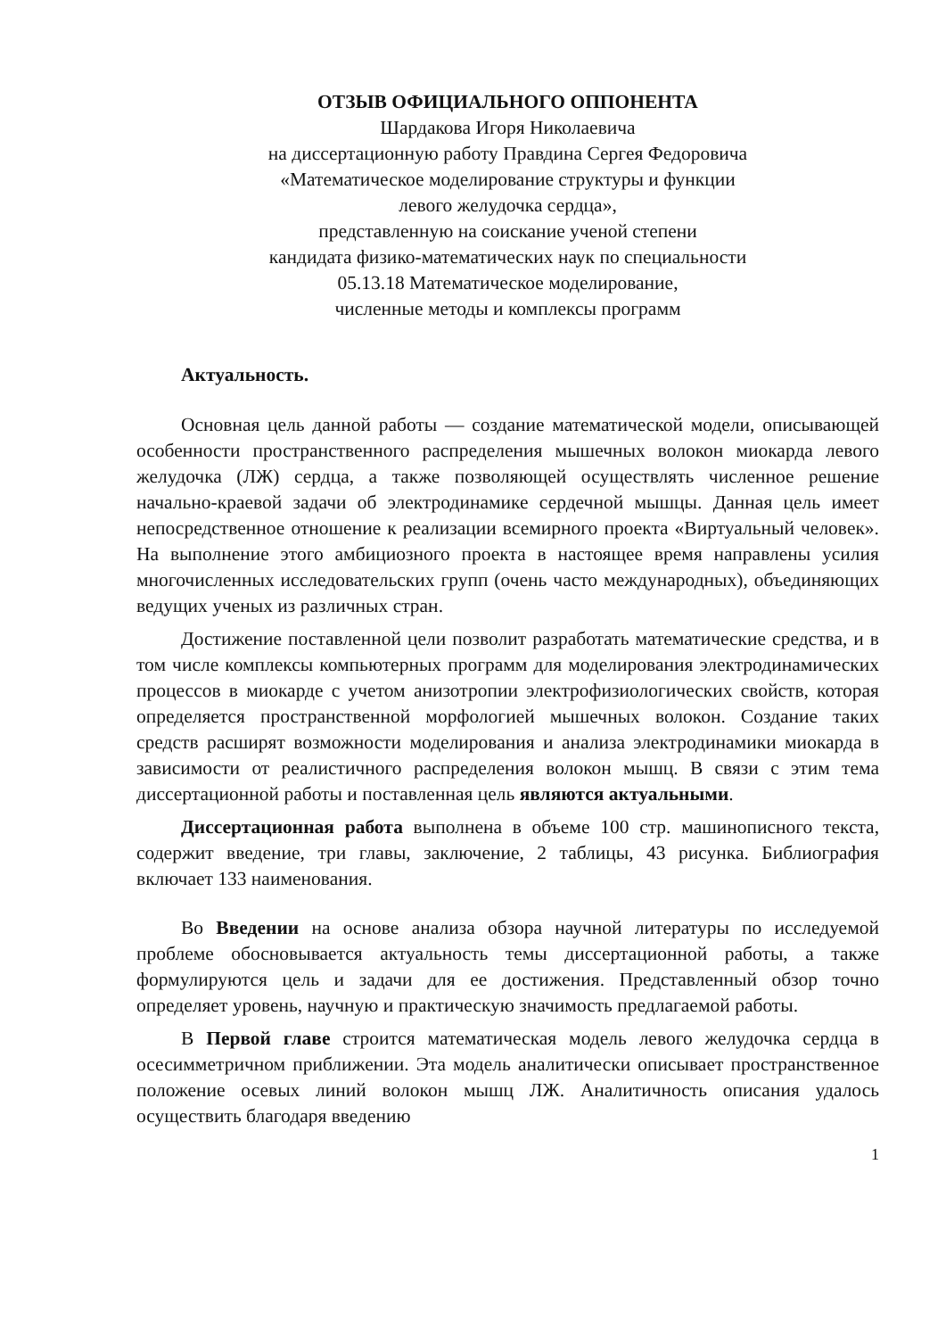ОТЗЫВ ОФИЦИАЛЬНОГО ОППОНЕНТА
Шардакова Игоря Николаевича
на диссертационную работу Правдина Сергея Федоровича
«Математическое моделирование структуры и функции
левого желудочка сердца»,
представленную на соискание ученой степени
кандидата физико-математических наук по специальности
05.13.18 Математическое моделирование,
численные методы и комплексы программ
Актуальность.
Основная цель данной работы — создание математической модели, описывающей особенности пространственного распределения мышечных волокон миокарда левого желудочка (ЛЖ) сердца, а также позволяющей осуществлять численное решение начально-краевой задачи об электродинамике сердечной мышцы. Данная цель имеет непосредственное отношение к реализации всемирного проекта «Виртуальный человек». На выполнение этого амбициозного проекта в настоящее время направлены усилия многочисленных исследовательских групп (очень часто международных), объединяющих ведущих ученых из различных стран.
Достижение поставленной цели позволит разработать математические средства, и в том числе комплексы компьютерных программ для моделирования электродинамических процессов в миокарде с учетом анизотропии электрофизиологических свойств, которая определяется пространственной морфологией мышечных волокон. Создание таких средств расширят возможности моделирования и анализа электродинамики миокарда в зависимости от реалистичного распределения волокон мышц. В связи с этим тема диссертационной работы и поставленная цель являются актуальными.
Диссертационная работа выполнена в объеме 100 стр. машинописного текста, содержит введение, три главы, заключение, 2 таблицы, 43 рисунка. Библиография включает 133 наименования.
Во Введении на основе анализа обзора научной литературы по исследуемой проблеме обосновывается актуальность темы диссертационной работы, а также формулируются цель и задачи для ее достижения. Представленный обзор точно определяет уровень, научную и практическую значимость предлагаемой работы.
В Первой главе строится математическая модель левого желудочка сердца в осесимметричном приближении. Эта модель аналитически описывает пространственное положение осевых линий волокон мышц ЛЖ. Аналитичность описания удалось осуществить благодаря введению
1